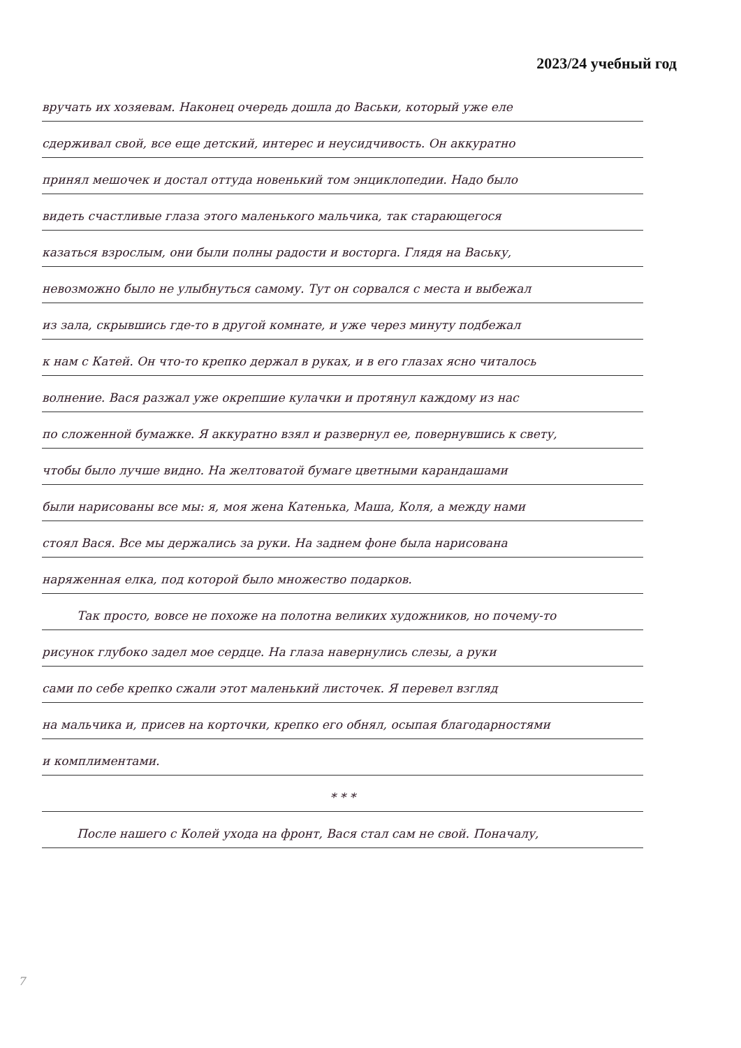2023/24 учебный год
вручать их хозяевам. Наконец очередь дошла до Васьки, который уже еле
сдерживал свой, все еще детский, интерес и неусидчивость. Он аккуратно
принял мешочек и достал оттуда новенький том энциклопедии. Надо было
видеть счастливые глаза этого маленького мальчика, так старающегося
казаться взрослым, они были полны радости и восторга. Глядя на Ваську,
невозможно было не улыбнуться самому. Тут он сорвался с места и выбежал
из зала, скрывшись где-то в другой комнате, и уже через минуту подбежал
к нам с Катей. Он что-то крепко держал в руках, и в его глазах ясно читалось
волнение. Вася разжал уже окрепшие кулачки и протянул каждому из нас
по сложенной бумажке. Я аккуратно взял и развернул ее, повернувшись к свету,
чтобы было лучше видно. На желтоватой бумаге цветными карандашами
были нарисованы все мы: я, моя жена Катенька, Маша, Коля, а между нами
стоял Вася. Все мы держались за руки. На заднем фоне была нарисована
наряженная елка, под которой было множество подарков.
Так просто, вовсе не похоже на полотна великих художников, но почему-то
рисунок глубоко задел мое сердце. На глаза навернулись слезы, а руки
сами по себе крепко сжали этот маленький листочек. Я перевел взгляд
на мальчика и, присев на корточки, крепко его обнял, осыпая благодарностями
и комплиментами.
* * *
После нашего с Колей ухода на фронт, Вася стал сам не свой. Поначалу,
7